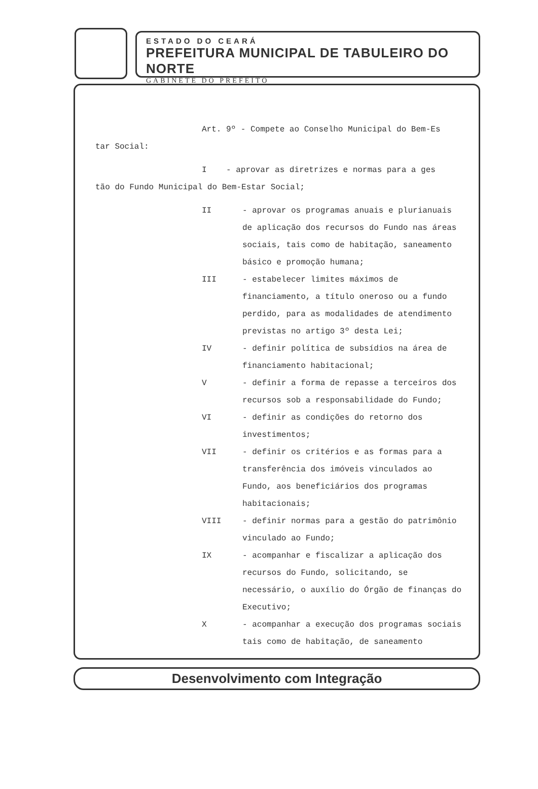ESTADO DO CEARÁ
PREFEITURA MUNICIPAL DE TABULEIRO DO NORTE
GABINETE DO PREFEITO
Art. 9º - Compete ao Conselho Municipal do Bem-Es
tar Social:
I - aprovar as diretrizes e normas para a ges
tão do Fundo Municipal do Bem-Estar Social;
II - aprovar os programas anuais e plurianuais de aplicação dos recursos do Fundo nas áreas sociais, tais como de habitação, saneamento básico e promoção humana;
III - estabelecer limites máximos de financiamento, a título oneroso ou a fundo perdido, para as modalidades de atendimento previstas no artigo 3º desta Lei;
IV - definir política de subsídios na área de financiamento habitacional;
V - definir a forma de repasse a terceiros dos recursos sob a responsabilidade do Fundo;
VI - definir as condições do retorno dos investimentos;
VII - definir os critérios e as formas para a transferência dos imóveis vinculados ao Fundo, aos beneficiários dos programas habitacionais;
VIII - definir normas para a gestão do patrimônio vinculado ao Fundo;
IX - acompanhar e fiscalizar a aplicação dos recursos do Fundo, solicitando, se necessário, o auxílio do Órgão de finanças do Executivo;
X - acompanhar a execução dos programas sociais tais como de habitação, de saneamento
Desenvolvimento com Integração